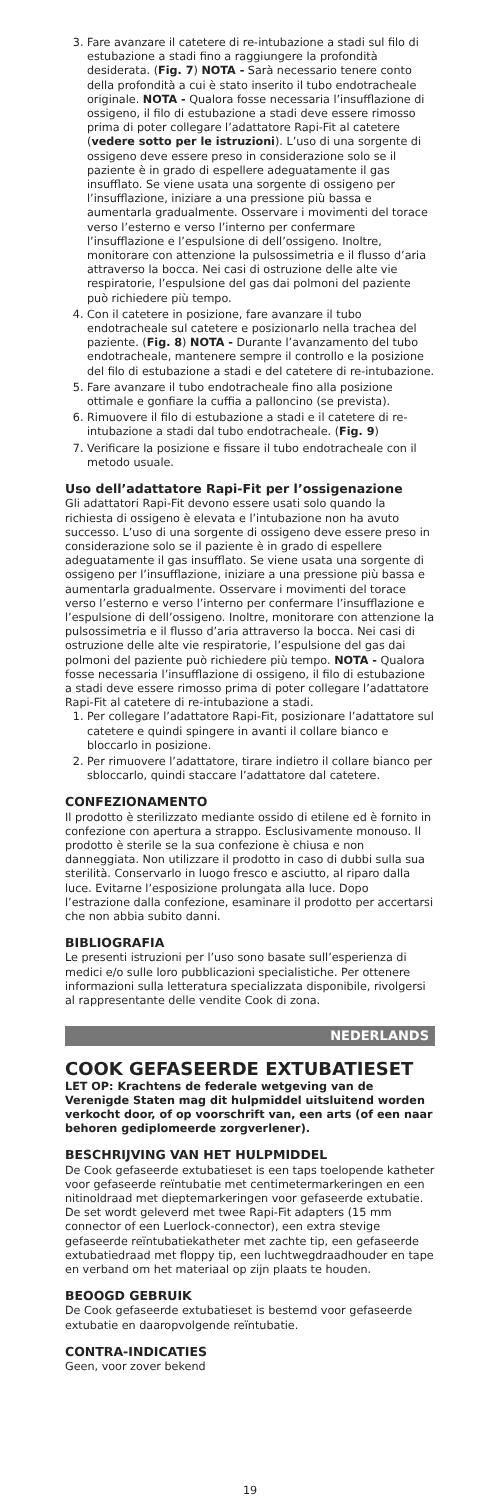3. Fare avanzare il catetere di re-intubazione a stadi sul filo di estubazione a stadi fino a raggiungere la profondità desiderata. (Fig. 7) NOTA - Sarà necessario tenere conto della profondità a cui è stato inserito il tubo endotracheale originale. NOTA - Qualora fosse necessaria l’insufflazione di ossigeno, il filo di estubazione a stadi deve essere rimosso prima di poter collegare l’adattatore Rapi-Fit al catetere (vedere sotto per le istruzioni). L’uso di una sorgente di ossigeno deve essere preso in considerazione solo se il paziente è in grado di espellere adeguatamente il gas insufflato. Se viene usata una sorgente di ossigeno per l’insufflazione, iniziare a una pressione più bassa e aumentarla gradualmente. Osservare i movimenti del torace verso l’esterno e verso l’interno per confermare l’insufflazione e l’espulsione di dell’ossigeno. Inoltre, monitorare con attenzione la pulsossimetria e il flusso d’aria attraverso la bocca. Nei casi di ostruzione delle alte vie respiratorie, l’espulsione del gas dai polmoni del paziente può richiedere più tempo.
4. Con il catetere in posizione, fare avanzare il tubo endotracheale sul catetere e posizionarlo nella trachea del paziente. (Fig. 8) NOTA - Durante l’avanzamento del tubo endotracheale, mantenere sempre il controllo e la posizione del filo di estubazione a stadi e del catetere di re-intubazione.
5. Fare avanzare il tubo endotracheale fino alla posizione ottimale e gonfiare la cuffia a palloncino (se prevista).
6. Rimuovere il filo di estubazione a stadi e il catetere di re-intubazione a stadi dal tubo endotracheale. (Fig. 9)
7. Verificare la posizione e fissare il tubo endotracheale con il metodo usuale.
Uso dell’adattatore Rapi-Fit per l’ossigenazione
Gli adattatori Rapi-Fit devono essere usati solo quando la richiesta di ossigeno è elevata e l’intubazione non ha avuto successo. L’uso di una sorgente di ossigeno deve essere preso in considerazione solo se il paziente è in grado di espellere adeguatamente il gas insufflato. Se viene usata una sorgente di ossigeno per l’insufflazione, iniziare a una pressione più bassa e aumentarla gradualmente. Osservare i movimenti del torace verso l’esterno e verso l’interno per confermare l’insufflazione e l’espulsione di dell’ossigeno. Inoltre, monitorare con attenzione la pulsossimetria e il flusso d’aria attraverso la bocca. Nei casi di ostruzione delle alte vie respiratorie, l’espulsione del gas dai polmoni del paziente può richiedere più tempo. NOTA - Qualora fosse necessaria l’insufflazione di ossigeno, il filo di estubazione a stadi deve essere rimosso prima di poter collegare l’adattatore Rapi-Fit al catetere di re-intubazione a stadi.
1. Per collegare l’adattatore Rapi-Fit, posizionare l’adattatore sul catetere e quindi spingere in avanti il collare bianco e bloccarlo in posizione.
2. Per rimuovere l’adattatore, tirare indietro il collare bianco per sbloccarlo, quindi staccare l’adattatore dal catetere.
CONFEZIONAMENTO
Il prodotto è sterilizzato mediante ossido di etilene ed è fornito in confezione con apertura a strappo. Esclusivamente monouso. Il prodotto è sterile se la sua confezione è chiusa e non danneggiata. Non utilizzare il prodotto in caso di dubbi sulla sua sterilità. Conservarlo in luogo fresco e asciutto, al riparo dalla luce. Evitarne l’esposizione prolungata alla luce. Dopo l’estrazione dalla confezione, esaminare il prodotto per accertarsi che non abbia subito danni.
BIBLIOGRAFIA
Le presenti istruzioni per l’uso sono basate sull’esperienza di medici e/o sulle loro pubblicazioni specialistiche. Per ottenere informazioni sulla letteratura specializzata disponibile, rivolgersi al rappresentante delle vendite Cook di zona.
NEDERLANDS
COOK GEFASEERDE EXTUBATIESET
LET OP: Krachtens de federale wetgeving van de Verenigde Staten mag dit hulpmiddel uitsluitend worden verkocht door, of op voorschrift van, een arts (of een naar behoren gediplomeerde zorgverlener).
BESCHRIJVING VAN HET HULPMIDDEL
De Cook gefaseerde extubatieset is een taps toelopende katheter voor gefaseerde reïntubatie met centimetermarkeringen en een nitinoldraad met dieptemarkeringen voor gefaseerde extubatie. De set wordt geleverd met twee Rapi-Fit adapters (15 mm connector of een Luerlock-connector), een extra stevige gefaseerde reïntubatiekatheter met zachte tip, een gefaseerde extubatiedraad met floppy tip, een luchtwegdraadhouder en tape en verband om het materiaal op zijn plaats te houden.
BEOOGD GEBRUIK
De Cook gefaseerde extubatieset is bestemd voor gefaseerde extubatie en daaropvolgende reïntubatie.
CONTRA-INDICATIES
Geen, voor zover bekend
19